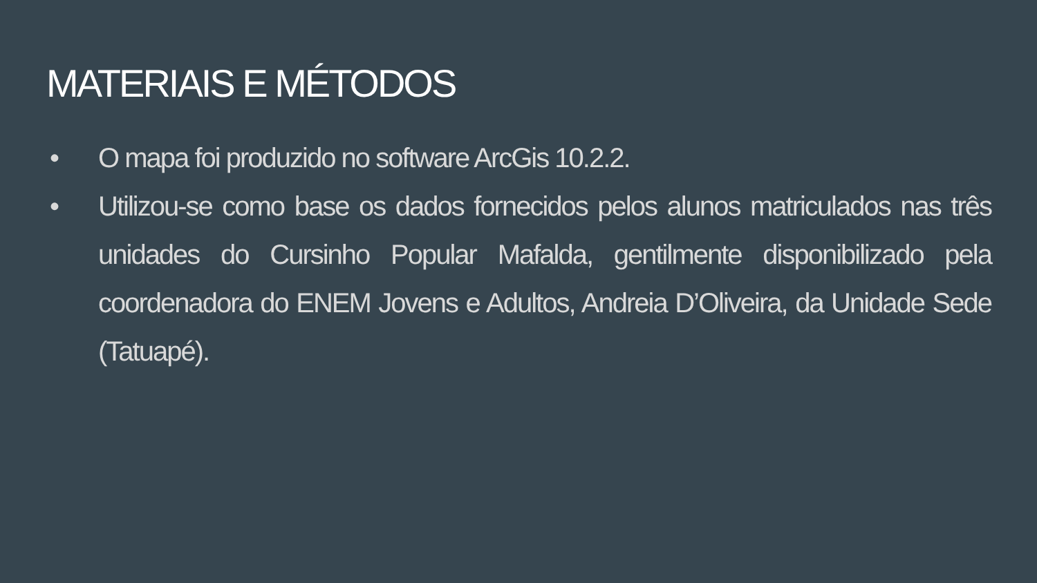MATERIAIS E MÉTODOS
• O mapa foi produzido no software ArcGis 10.2.2.
• Utilizou-se como base os dados fornecidos pelos alunos matriculados nas três unidades do Cursinho Popular Mafalda, gentilmente disponibilizado pela coordenadora do ENEM Jovens e Adultos, Andreia D’Oliveira, da Unidade Sede (Tatuapé).